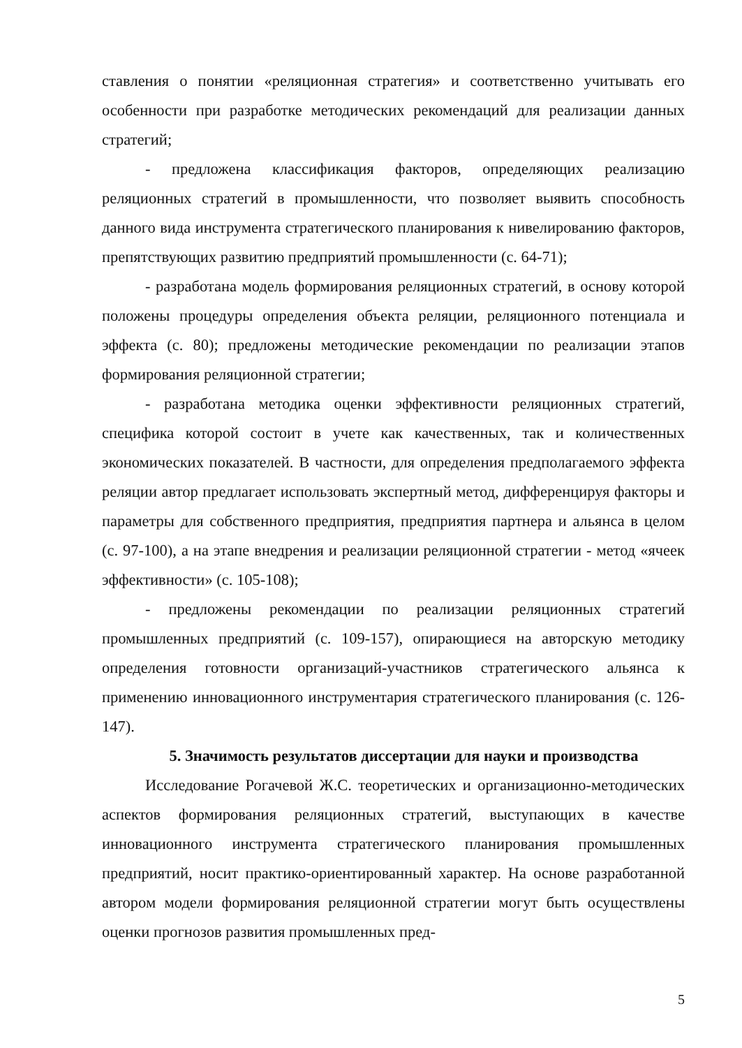ставления о понятии «реляционная стратегия» и соответственно учитывать его особенности при разработке методических рекомендаций для реализации данных стратегий;
- предложена классификация факторов, определяющих реализацию реляционных стратегий в промышленности, что позволяет выявить способность данного вида инструмента стратегического планирования к нивелированию факторов, препятствующих развитию предприятий промышленности (с. 64-71);
- разработана модель формирования реляционных стратегий, в основу которой положены процедуры определения объекта реляции, реляционного потенциала и эффекта (с. 80); предложены методические рекомендации по реализации этапов формирования реляционной стратегии;
- разработана методика оценки эффективности реляционных стратегий, специфика которой состоит в учете как качественных, так и количественных экономических показателей. В частности, для определения предполагаемого эффекта реляции автор предлагает использовать экспертный метод, дифференцируя факторы и параметры для собственного предприятия, предприятия партнера и альянса в целом (с. 97-100), а на этапе внедрения и реализации реляционной стратегии - метод «ячеек эффективности» (с. 105-108);
- предложены рекомендации по реализации реляционных стратегий промышленных предприятий (с. 109-157), опирающиеся на авторскую методику определения готовности организаций-участников стратегического альянса к применению инновационного инструментария стратегического планирования (с. 126-147).
5. Значимость результатов диссертации для науки и производства
Исследование Рогачевой Ж.С. теоретических и организационно-методических аспектов формирования реляционных стратегий, выступающих в качестве инновационного инструмента стратегического планирования промышленных предприятий, носит практико-ориентированный характер. На основе разработанной автором модели формирования реляционной стратегии могут быть осуществлены оценки прогнозов развития промышленных пред-
5